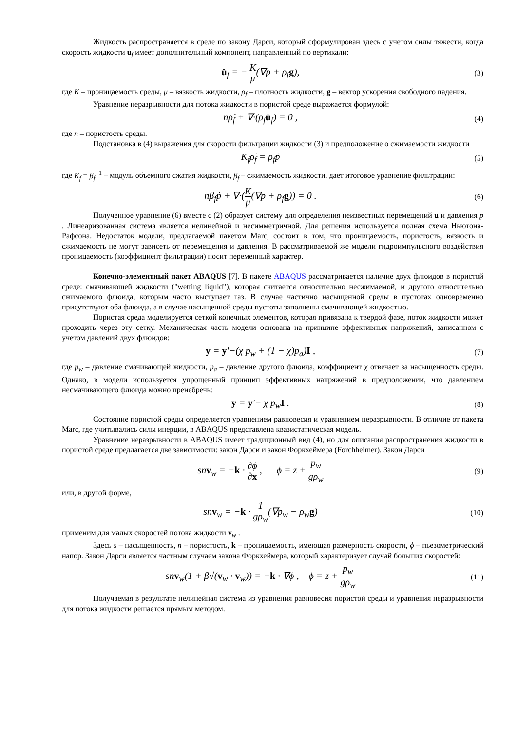Жидкость распространяется в среде по закону Дарси, который сформулирован здесь с учетом силы тяжести, когда скорость жидкости u<sub>f</sub> имеет дополнительный компонент, направленный по вертикали:
u̇<sub>f</sub> = − K μ(∇p + ρ<sub>f</sub>g),
(3)
где K – проницаемость среды, μ – вязкость жидкости, ρ<sub>f</sub> – плотность жидкости, g – вектор ускорения свободного падения.
Уравнение неразрывности для потока жидкости в пористой среде выражается формулой:
nρ̇<sub>f</sub> + ∇·(ρ<sub>f</sub>u̇<sub>f</sub>) = 0 ,
(4)
где n – пористость среды.
Подстановка в (4) выражения для скорости фильтрации жидкости (3) и предположение о сжимаемости жидкости
K<sub>f</sub>ρ̇<sub>f</sub> = ρ<sub>f</sub>ṗ
(5)
где K<sub>f</sub> = β<sub>f</sub><sup>−1</sup> – модуль объемного сжатия жидкости, β<sub>f</sub> – сжимаемость жидкости, дает итоговое уравнение фильтрации:
nβ<sub>f</sub>ṗ + ∇·(K μ(∇p + ρ<sub>f</sub>g)) = 0 .
(6)
Полученное уравнение (6) вместе с (2) образует систему для определения неизвестных перемещений u и давления p . Линеаризованная система является нелинейной и несимметричной. Для решения используется полная схема Ньютона-Рафсона. Недостаток модели, предлагаемой пакетом Marc, состоит в том, что проницаемость, пористость, вязкость и сжимаемость не могут зависеть от перемещения и давления. В рассматриваемой же модели гидроимпульсного воздействия проницаемость (коэффициент фильтрации) носит переменный характер.
Конечно-элементный пакет ABAQUS [7]. В пакете ABAQUS рассматривается наличие двух флюидов в пористой среде: смачивающей жидкости ("wetting liquid"), которая считается относительно несжимаемой, и другого относительно сжимаемого флюида, которым часто выступает газ. В случае частично насыщенной среды в пустотах одновременно присутствуют оба флюида, а в случае насыщенной среды пустоты заполнены смачивающей жидкостью.
Пористая среда моделируется сеткой конечных элементов, которая привязана к твердой фазе, поток жидкости может проходить через эту сетку. Механическая часть модели основана на принципе эффективных напряжений, записанном с учетом давлений двух флюидов:
y = y'−(χ p<sub>w</sub> + (1 − χ)p<sub>a</sub>)I ,
(7)
где p<sub>w</sub> – давление смачивающей жидкости, p<sub>a</sub> – давление другого флюида, коэффициент χ отвечает за насыщенность среды. Однако, в модели используется упрощенный принцип эффективных напряжений в предположении, что давлением несмачивающего флюида можно пренебречь:
y = y'− χ p<sub>w</sub>I .
(8)
Состояние пористой среды определяется уравнением равновесия и уравнением неразрывности. В отличие от пакета Marc, где учитывались силы инерции, в ABAQUS представлена квазистатическая модель.
Уравнение неразрывности в ABAQUS имеет традиционный вид (4), но для описания распространения жидкости в пористой среде предлагается две зависимости: закон Дарси и закон Форкхеймера (Forchheimer). Закон Дарси
snv<sub>w</sub> = −k · ∂ϕ ∂x , ϕ = z + p<sub>w</sub> gρ<sub>w</sub>
(9)
или, в другой форме,
snv<sub>w</sub> = −k · 1 gρ<sub>w</sub>(∇p<sub>w</sub> − ρ<sub>w</sub>g)
(10)
применим для малых скоростей потока жидкости v<sub>w</sub> .
Здесь s – насыщенность, n – пористость, k – проницаемость, имеющая размерность скорости, ϕ – пьезометрический напор. Закон Дарси является частным случаем закона Форкхеймера, который характеризует случай больших скоростей:
snv<sub>w</sub>(1 + β√(v<sub>w</sub> · v<sub>w</sub>)) = −k · ∇ϕ , ϕ = z + p<sub>w</sub> gρ<sub>w</sub>
(11)
Получаемая в результате нелинейная система из уравнения равновесия пористой среды и уравнения неразрывности для потока жидкости решается прямым методом.